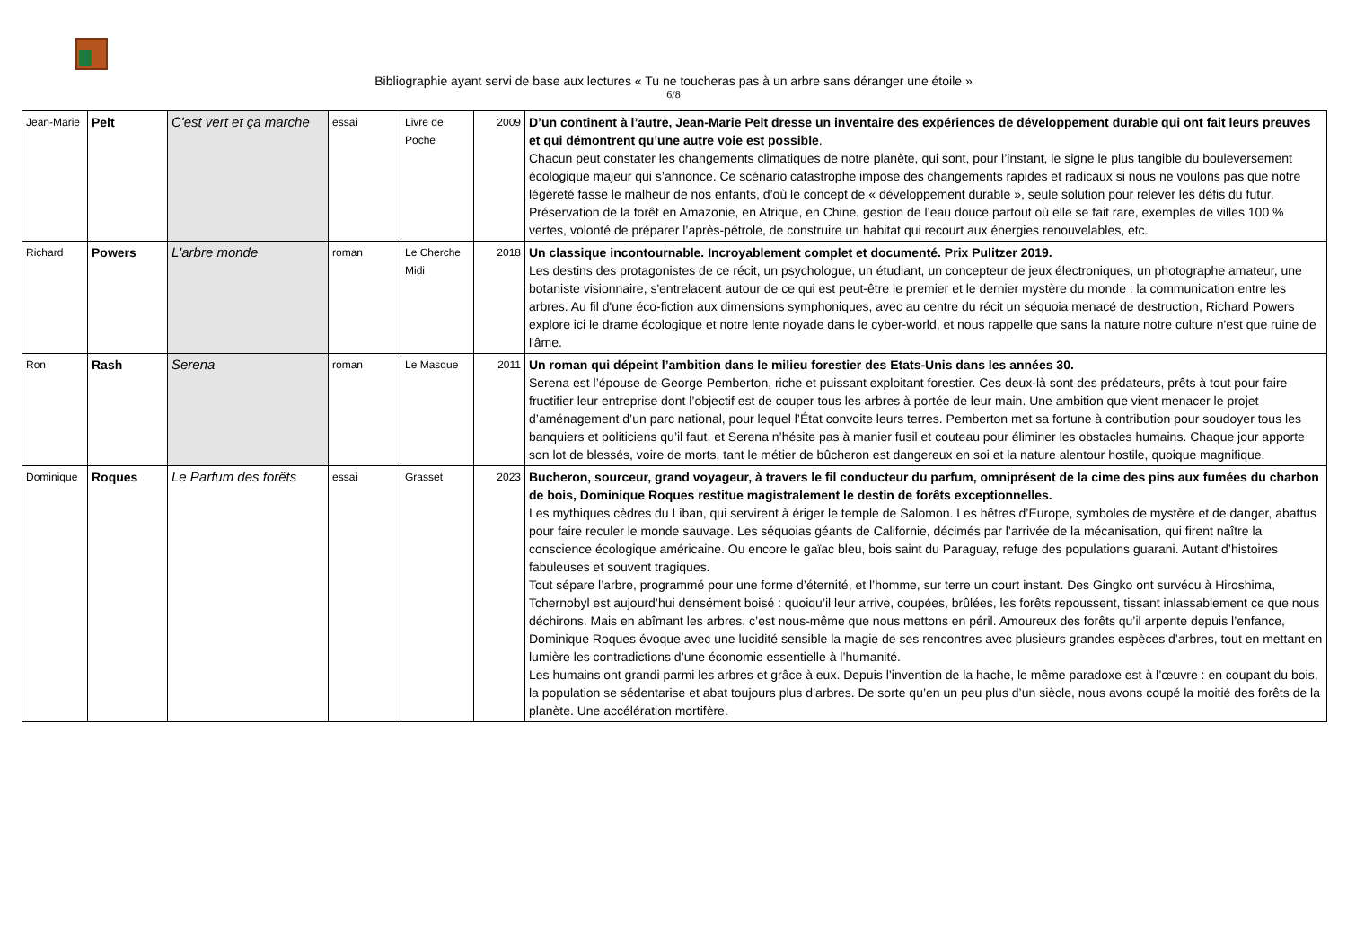Bibliographie ayant servi de base aux lectures « Tu ne toucheras pas à un arbre sans déranger une étoile »
6/8
| Jean-Marie | Pelt | C'est vert et ça marche | essai | Livre de Poche | 2009 | D’un continent à l’autre, Jean-Marie Pelt dresse un inventaire des expériences de développement durable qui ont fait leurs preuves et qui démontrent qu’une autre voie est possible . Chacun peut constater les changements climatiques de notre planète, qui sont, pour l’instant, le signe le plus tangible du bouleversement écologique majeur qui s’annonce. Ce scénario catastrophe impose des changements rapides et radicaux si nous ne voulons pas que notre légèreté fasse le malheur de nos enfants, d’où le concept de « développement durable », seule solution pour relever les défis du futur. Préservation de la forêt en Amazonie, en Afrique, en Chine, gestion de l’eau douce partout où elle se fait rare, exemples de villes 100 % vertes, volonté de préparer l’après-pétrole, de construire un habitat qui recourt aux énergies renouvelables, etc. |
| Richard | Powers | L'arbre monde | roman | Le Cherche Midi | 2018 | Un classique incontournable. Incroyablement complet et documenté. Prix Pulitzer 2019. Les destins des protagonistes de ce récit, un psychologue, un étudiant, un concepteur de jeux électroniques, un photographe amateur, une botaniste visionnaire, s'entrelacent autour de ce qui est peut-être le premier et le dernier mystère du monde : la communication entre les arbres. Au fil d'une éco-fiction aux dimensions symphoniques, avec au centre du récit un séquoia menacé de destruction, Richard Powers explore ici le drame écologique et notre lente noyade dans le cyber-world, et nous rappelle que sans la nature notre culture n'est que ruine de l'âme. |
| Ron | Rash | Serena | roman | Le Masque | 2011 | Un roman qui dépeint l’ambition dans le milieu forestier des Etats-Unis dans les années 30. Serena est l’épouse de George Pemberton, riche et puissant exploitant forestier. Ces deux-là sont des prédateurs, prêts à tout pour faire fructifier leur entreprise dont l’objectif est de couper tous les arbres à portée de leur main. Une ambition que vient menacer le projet d’aménagement d’un parc national, pour lequel l’État convoite leurs terres. Pemberton met sa fortune à contribution pour soudoyer tous les banquiers et politiciens qu’il faut, et Serena n’hésite pas à manier fusil et couteau pour éliminer les obstacles humains. Chaque jour apporte son lot de blessés, voire de morts, tant le métier de bûcheron est dangereux en soi et la nature alentour hostile, quoique magnifique. |
| Dominique | Roques | Le Parfum des forêts | essai | Grasset | 2023 | Bucheron, sourceur, grand voyageur, à travers le fil conducteur du parfum, omniprésent de la cime des pins aux fumées du charbon de bois, Dominique Roques restitue magistralement le destin de forêts exceptionnelles. Les mythiques cèdres du Liban, qui servirent à ériger le temple de Salomon. Les hêtres d’Europe, symboles de mystère et de danger, abattus pour faire reculer le monde sauvage. Les séquoias géants de Californie, décimés par l’arrivée de la mécanisation, qui firent naître la conscience écologique américaine. Ou encore le gaïac bleu, bois saint du Paraguay, refuge des populations guarani. Autant d’histoires fabuleuses et souvent tragiques . Tout sépare l’arbre, programmé pour une forme d’éternité, et l’homme, sur terre un court instant. Des Gingko ont survécu à Hiroshima, Tchernobyl est aujourd’hui densément boisé : quoiqu’il leur arrive, coupées, brûlées, les forêts repoussent, tissant inlassablement ce que nous déchirons. Mais en abîmant les arbres, c’est nous-même que nous mettons en péril. Amoureux des forêts qu’il arpente depuis l’enfance, Dominique Roques évoque avec une lucidité sensible la magie de ses rencontres avec plusieurs grandes espèces d’arbres, tout en mettant en lumière les contradictions d’une économie essentielle à l’humanité. Les humains ont grandi parmi les arbres et grâce à eux. Depuis l’invention de la hache, le même paradoxe est à l’œuvre : en coupant du bois, la population se sédentarise et abat toujours plus d’arbres. De sorte qu’en un peu plus d’un siècle, nous avons coupé la moitié des forêts de la planète. Une accélération mortifère. |